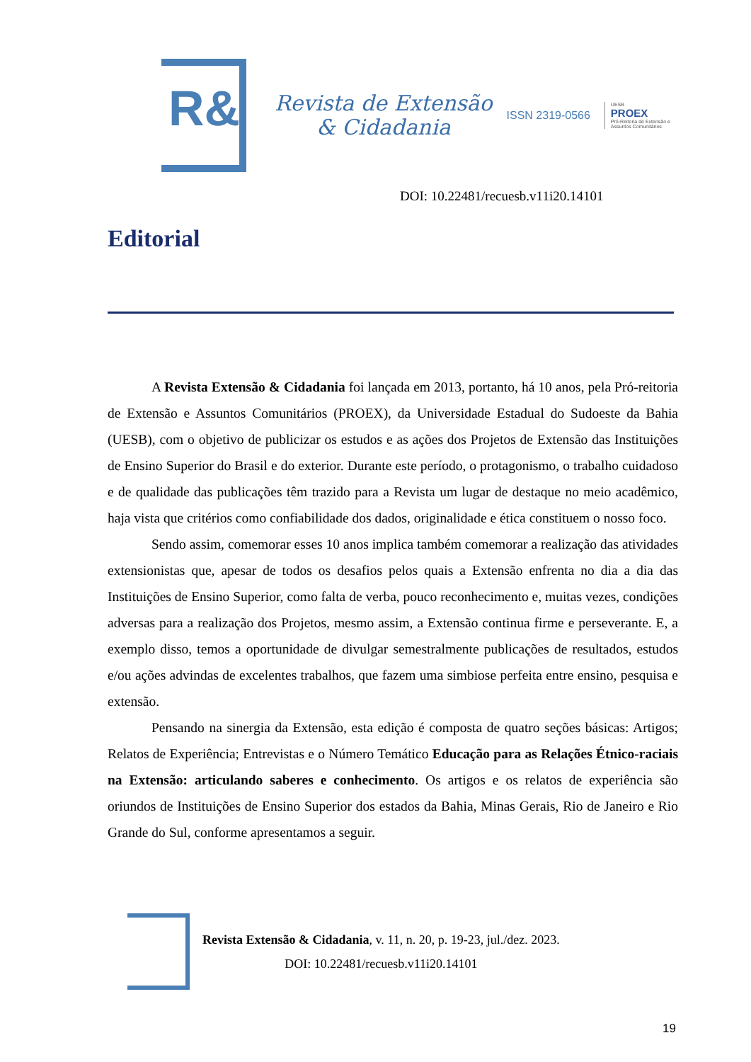R&
Revista de Extensão
& Cidadania
ISSN 2319-0566
UESB
PROEX
Pró-Reitoria de Extensão e
Assuntos Comunitários
DOI: 10.22481/recuesb.v11i20.14101
Editorial
A Revista Extensão & Cidadania foi lançada em 2013, portanto, há 10 anos, pela Pró-reitoria de Extensão e Assuntos Comunitários (PROEX), da Universidade Estadual do Sudoeste da Bahia (UESB), com o objetivo de publicizar os estudos e as ações dos Projetos de Extensão das Instituições de Ensino Superior do Brasil e do exterior. Durante este período, o protagonismo, o trabalho cuidadoso e de qualidade das publicações têm trazido para a Revista um lugar de destaque no meio acadêmico, haja vista que critérios como confiabilidade dos dados, originalidade e ética constituem o nosso foco.
Sendo assim, comemorar esses 10 anos implica também comemorar a realização das atividades extensionistas que, apesar de todos os desafios pelos quais a Extensão enfrenta no dia a dia das Instituições de Ensino Superior, como falta de verba, pouco reconhecimento e, muitas vezes, condições adversas para a realização dos Projetos, mesmo assim, a Extensão continua firme e perseverante. E, a exemplo disso, temos a oportunidade de divulgar semestralmente publicações de resultados, estudos e/ou ações advindas de excelentes trabalhos, que fazem uma simbiose perfeita entre ensino, pesquisa e extensão.
Pensando na sinergia da Extensão, esta edição é composta de quatro seções básicas: Artigos; Relatos de Experiência; Entrevistas e o Número Temático Educação para as Relações Étnico-raciais na Extensão: articulando saberes e conhecimento. Os artigos e os relatos de experiência são oriundos de Instituições de Ensino Superior dos estados da Bahia, Minas Gerais, Rio de Janeiro e Rio Grande do Sul, conforme apresentamos a seguir.
Revista Extensão & Cidadania, v. 11, n. 20, p. 19-23, jul./dez. 2023.
DOI: 10.22481/recuesb.v11i20.14101
19